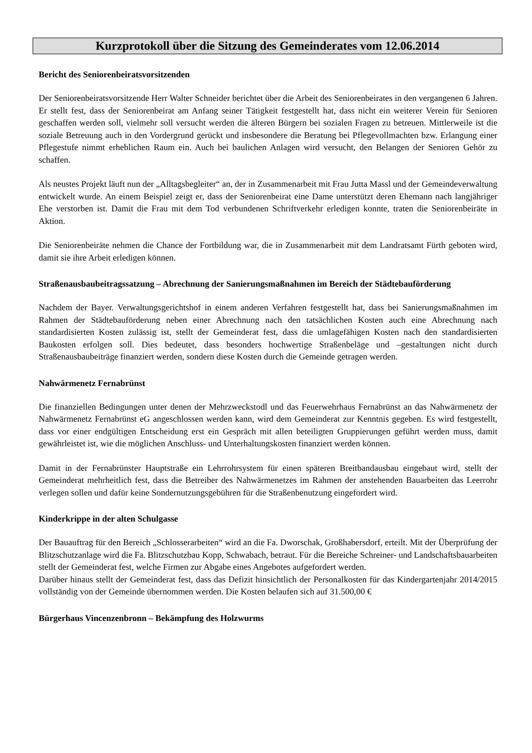Kurzprotokoll über die Sitzung des Gemeinderates vom 12.06.2014
Bericht des Seniorenbeiratsvorsitzenden
Der Seniorenbeiratsvorsitzende Herr Walter Schneider berichtet über die Arbeit des Seniorenbeirates in den vergangenen 6 Jahren. Er stellt fest, dass der Seniorenbeirat am Anfang seiner Tätigkeit festgestellt hat, dass nicht ein weiterer Verein für Senioren geschaffen werden soll, vielmehr soll versucht werden die älteren Bürgern bei sozialen Fragen zu betreuen. Mittlerweile ist die soziale Betreuung auch in den Vordergrund gerückt und insbesondere die Beratung bei Pflegevollmachten bzw. Erlangung einer Pflegestufe nimmt erheblichen Raum ein. Auch bei baulichen Anlagen wird versucht, den Belangen der Senioren Gehör zu schaffen.
Als neustes Projekt läuft nun der „Alltagsbegleiter“ an, der in Zusammenarbeit mit Frau Jutta Massl und der Gemeindeverwaltung entwickelt wurde. An einem Beispiel zeigt er, dass der Seniorenbeirat eine Dame unterstützt deren Ehemann nach langjähriger Ehe verstorben ist. Damit die Frau mit dem Tod verbundenen Schriftverkehr erledigen konnte, traten die Seniorenbeiräte in Aktion.
Die Seniorenbeiräte nehmen die Chance der Fortbildung war, die in Zusammenarbeit mit dem Landratsamt Fürth geboten wird, damit sie ihre Arbeit erledigen können.
Straßenausbaubeitragssatzung – Abrechnung der Sanierungsmaßnahmen im Bereich der Städtebauförderung
Nachdem der Bayer. Verwaltungsgerichtshof in einem anderen Verfahren festgestellt hat, dass bei Sanierungsmaßnahmen im Rahmen der Städtebauförderung neben einer Abrechnung nach den tatsächlichen Kosten auch eine Abrechnung nach standardisierten Kosten zulässig ist, stellt der Gemeinderat fest, dass die umlagefähigen Kosten nach den standardisierten Baukosten erfolgen soll. Dies bedeutet, dass besonders hochwertige Straßenbeläge und –gestaltungen nicht durch Straßenausbaubeiträge finanziert werden, sondern diese Kosten durch die Gemeinde getragen werden.
Nahwärmenetz Fernabrünst
Die finanziellen Bedingungen unter denen der Mehrzweckstodl und das Feuerwehrhaus Fernabrünst an das Nahwärmenetz der Nahwärmenetz Fernabrünst eG angeschlossen werden kann, wird dem Gemeinderat zur Kenntnis gegeben. Es wird festgestellt, dass vor einer endgültigen Entscheidung erst ein Gespräch mit allen beteiligten Gruppierungen geführt werden muss, damit gewährleistet ist, wie die möglichen Anschluss- und Unterhaltungskosten finanziert werden können.
Damit in der Fernabrünster Hauptstraße ein Lehrrohrsystem für einen späteren Breitbandausbau eingebaut wird, stellt der Gemeinderat mehrheitlich fest, dass die Betreiber des Nahwärmenetzes im Rahmen der anstehenden Bauarbeiten das Leerrohr verlegen sollen und dafür keine Sondernutzungsgebühren für die Straßenbenutzung eingefordert wird.
Kinderkrippe in der alten Schulgasse
Der Bauauftrag für den Bereich „Schlosserarbeiten“ wird an die Fa. Dworschak, Großhabersdorf, erteilt. Mit der Überprüfung der Blitzschutzanlage wird die Fa. Blitzschutzbau Kopp, Schwabach, betraut. Für die Bereiche Schreiner- und Landschaftsbauarbeiten stellt der Gemeinderat fest, welche Firmen zur Abgabe eines Angebotes aufgefordert werden.
Darüber hinaus stellt der Gemeinderat fest, dass das Defizit hinsichtlich der Personalkosten für das Kindergartenjahr 2014/2015 vollständig von der Gemeinde übernommen werden. Die Kosten belaufen sich auf 31.500,00 €
Bürgerhaus Vincenzenbronn – Bekämpfung des Holzwurms